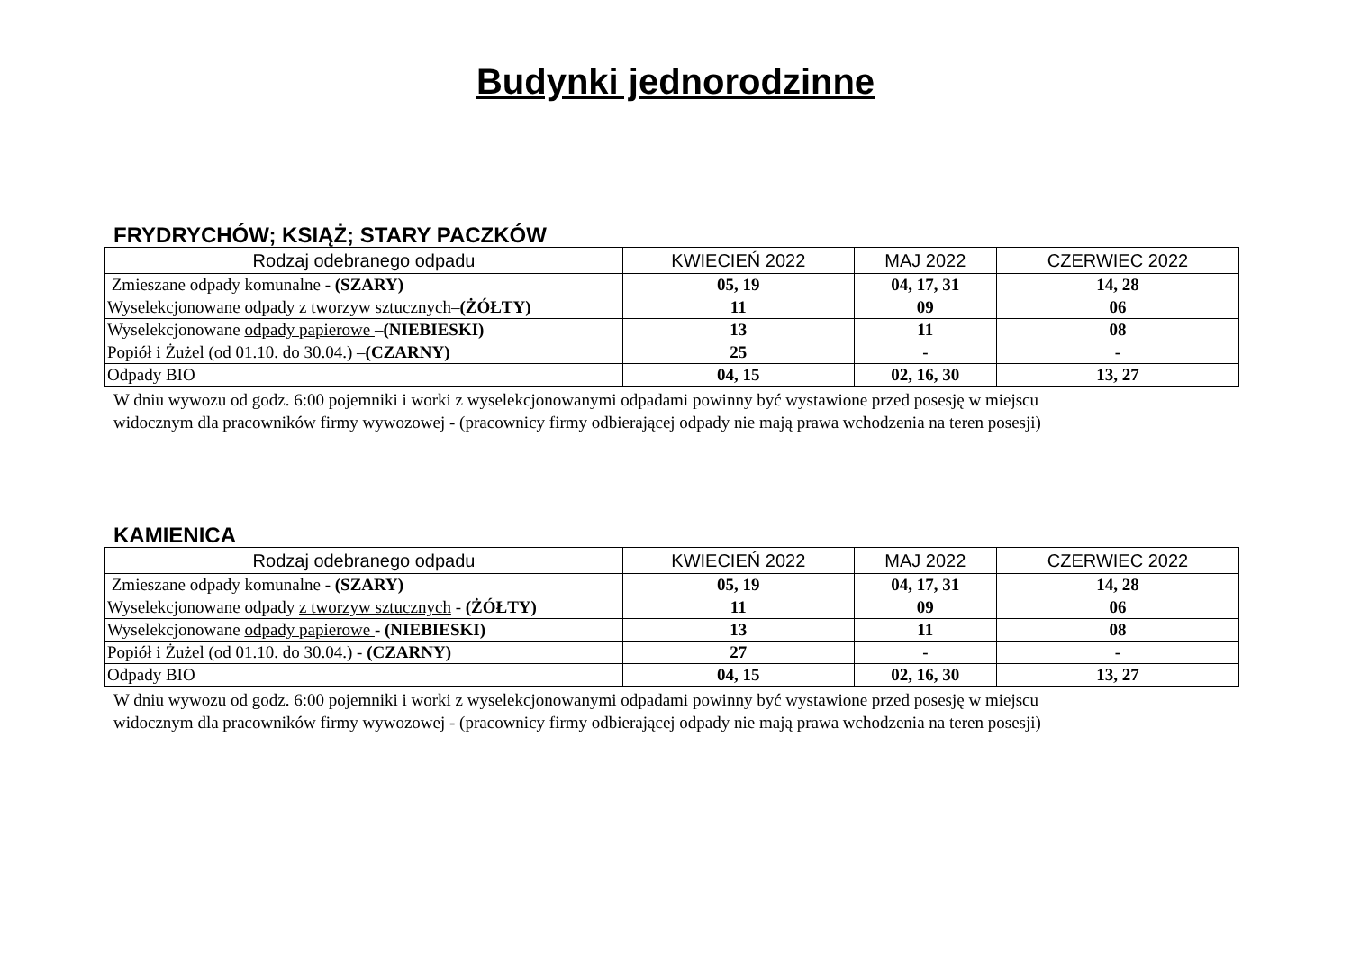Budynki jednorodzinne
FRYDRYCHÓW; KSIĄŻ; STARY PACZKÓW
| Rodzaj odebranego odpadu | KWIECIEŃ 2022 | MAJ 2022 | CZERWIEC 2022 |
| --- | --- | --- | --- |
| Zmieszane odpady komunalne - (SZARY) | 05, 19 | 04, 17, 31 | 14, 28 |
| Wyselekcjonowane odpady z tworzyw sztucznych – (ŻÓŁTY) | 11 | 09 | 06 |
| Wyselekcjonowane odpady papierowe – (NIEBIESKI) | 13 | 11 | 08 |
| Popiół i Żużel (od 01.10. do 30.04.) – (CZARNY) | 25 | - | - |
| Odpady BIO | 04, 15 | 02, 16, 30 | 13, 27 |
W dniu wywozu od godz. 6:00 pojemniki i worki z wyselekcjonowanymi odpadami powinny być wystawione przed posesję w miejscu
widocznym dla pracowników firmy wywozowej - (pracownicy firmy odbierającej odpady nie mają prawa wchodzenia na teren posesji)
KAMIENICA
| Rodzaj odebranego odpadu | KWIECIEŃ 2022 | MAJ 2022 | CZERWIEC 2022 |
| --- | --- | --- | --- |
| Zmieszane odpady komunalne - (SZARY) | 05, 19 | 04, 17, 31 | 14, 28 |
| Wyselekcjonowane odpady z tworzyw sztucznych - (ŻÓŁTY) | 11 | 09 | 06 |
| Wyselekcjonowane odpady papierowe - (NIEBIESKI) | 13 | 11 | 08 |
| Popiół i Żużel (od 01.10. do 30.04.) - (CZARNY) | 27 | - | - |
| Odpady BIO | 04, 15 | 02, 16, 30 | 13, 27 |
W dniu wywozu od godz. 6:00 pojemniki i worki z wyselekcjonowanymi odpadami powinny być wystawione przed posesję w miejscu
widocznym dla pracowników firmy wywozowej - (pracownicy firmy odbierającej odpady nie mają prawa wchodzenia na teren posesji)